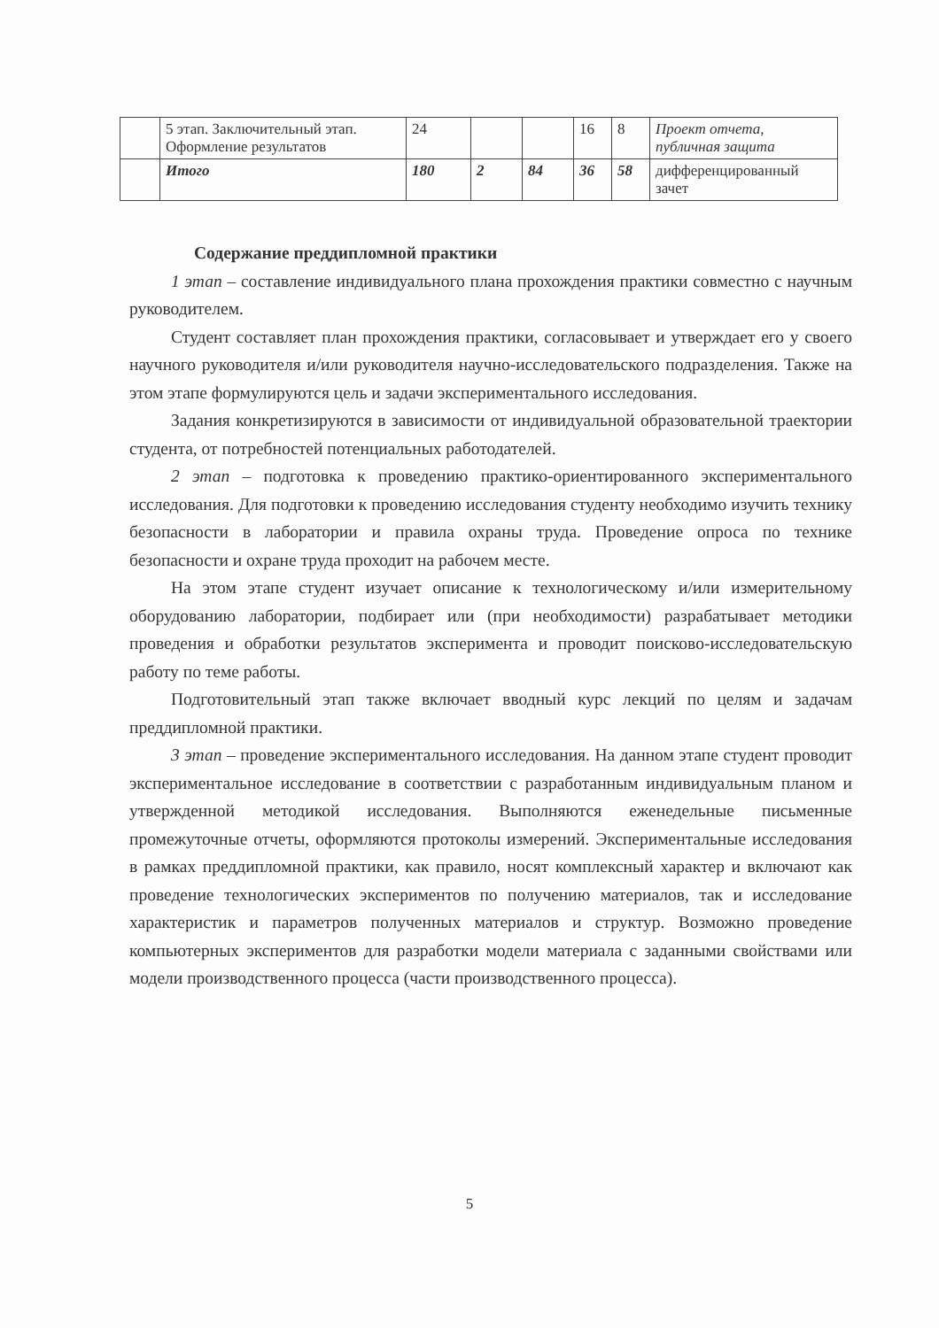| | 5 этап. Заключительный этап. Оформление результатов | 24 | | | 16 | 8 | Проект отчета, публичная защита |
| | Итого | 180 | 2 | 84 | 36 | 58 | дифференцированный зачет |
Содержание преддипломной практики
1 этап – составление индивидуального плана прохождения практики совместно с научным руководителем.
Студент составляет план прохождения практики, согласовывает и утверждает его у своего научного руководителя и/или руководителя научно-исследовательского подразделения. Также на этом этапе формулируются цель и задачи экспериментального исследования.
Задания конкретизируются в зависимости от индивидуальной образовательной траектории студента, от потребностей потенциальных работодателей.
2 этап – подготовка к проведению практико-ориентированного экспериментального исследования. Для подготовки к проведению исследования студенту необходимо изучить технику безопасности в лаборатории и правила охраны труда. Проведение опроса по технике безопасности и охране труда проходит на рабочем месте.
На этом этапе студент изучает описание к технологическому и/или измерительному оборудованию лаборатории, подбирает или (при необходимости) разрабатывает методики проведения и обработки результатов эксперимента и проводит поисково-исследовательскую работу по теме работы.
Подготовительный этап также включает вводный курс лекций по целям и задачам преддипломной практики.
3 этап – проведение экспериментального исследования. На данном этапе студент проводит экспериментальное исследование в соответствии с разработанным индивидуальным планом и утвержденной методикой исследования. Выполняются еженедельные письменные промежуточные отчеты, оформляются протоколы измерений. Экспериментальные исследования в рамках преддипломной практики, как правило, носят комплексный характер и включают как проведение технологических экспериментов по получению материалов, так и исследование характеристик и параметров полученных материалов и структур. Возможно проведение компьютерных экспериментов для разработки модели материала с заданными свойствами или модели производственного процесса (части производственного процесса).
5